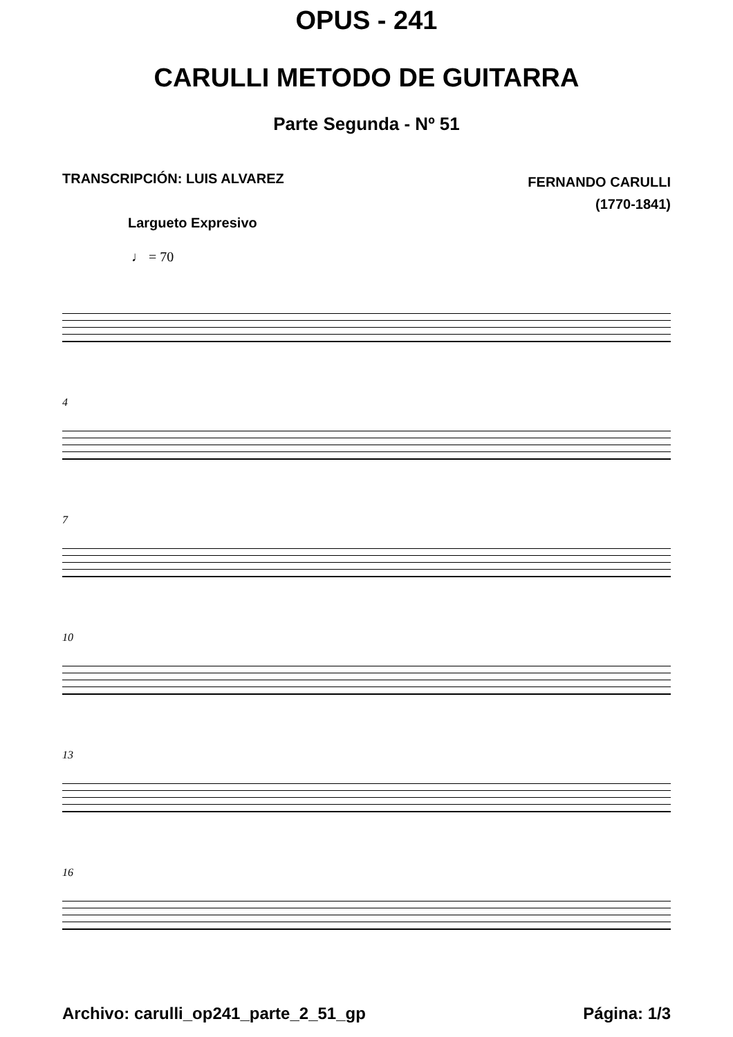OPUS - 241
CARULLI METODO DE GUITARRA
Parte Segunda - Nº 51
TRANSCRIPCIÓN: LUIS ALVAREZ
FERNANDO CARULLI
(1770-1841)
Largueto Expresivo
♩ = 70
4
7
10
13
16
Archivo: carulli_op241_parte_2_51_gp
Página: 1/3